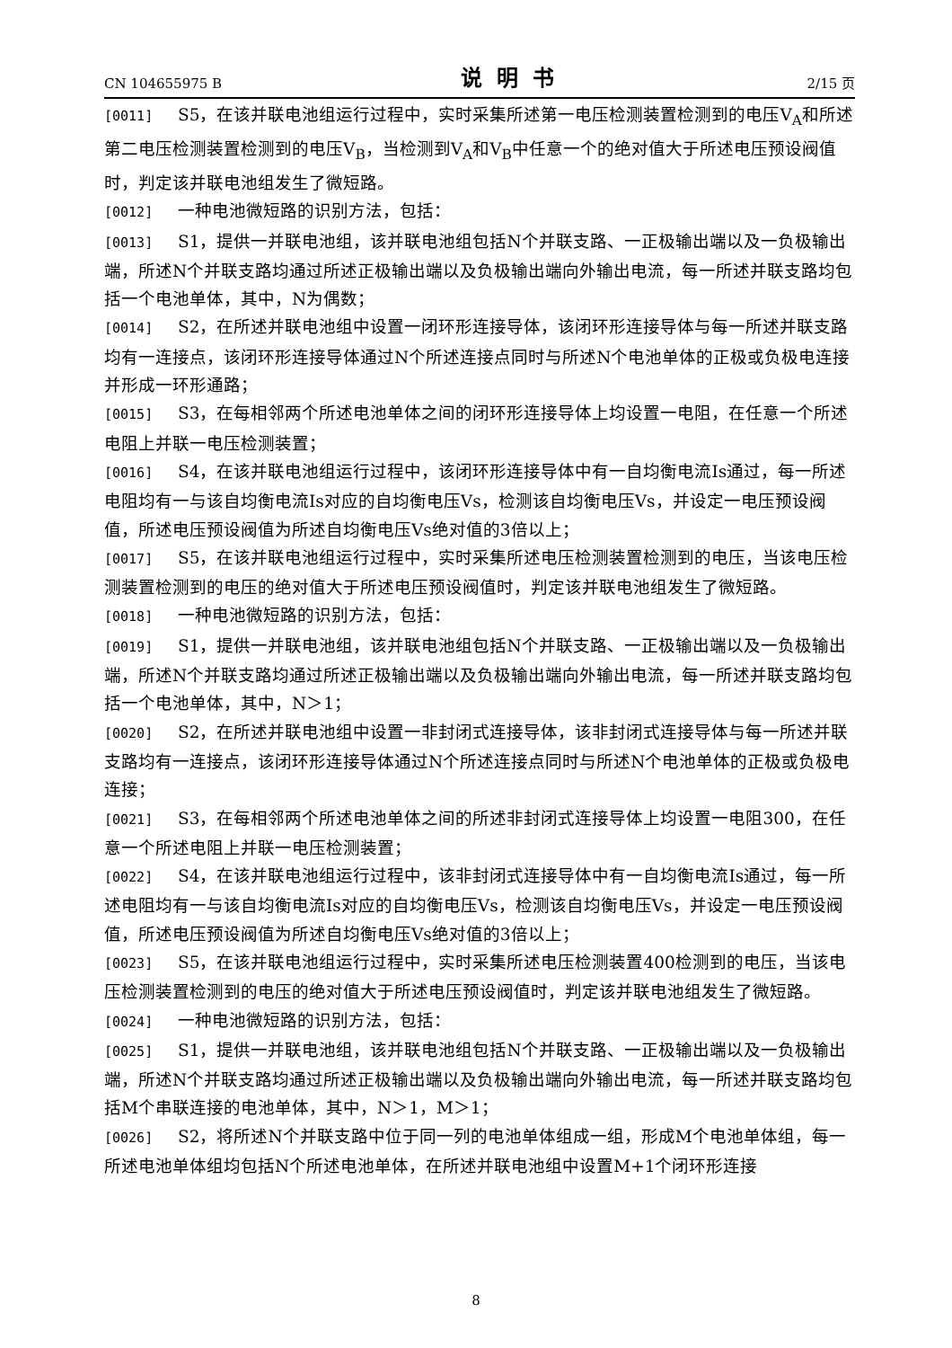CN 104655975 B 说明书 2/15 页
[0011] S5，在该并联电池组运行过程中，实时采集所述第一电压检测装置检测到的电压V<sub>A</sub>和所述第二电压检测装置检测到的电压V<sub>B</sub>，当检测到V<sub>A</sub>和V<sub>B</sub>中任意一个的绝对值大于所述电压预设阀值时，判定该并联电池组发生了微短路。
[0012] 一种电池微短路的识别方法，包括：
[0013] S1，提供一并联电池组，该并联电池组包括N个并联支路、一正极输出端以及一负极输出端，所述N个并联支路均通过所述正极输出端以及负极输出端向外输出电流，每一所述并联支路均包括一个电池单体，其中，N为偶数；
[0014] S2，在所述并联电池组中设置一闭环形连接导体，该闭环形连接导体与每一所述并联支路均有一连接点，该闭环形连接导体通过N个所述连接点同时与所述N个电池单体的正极或负极电连接并形成一环形通路；
[0015] S3，在每相邻两个所述电池单体之间的闭环形连接导体上均设置一电阻，在任意一个所述电阻上并联一电压检测装置；
[0016] S4，在该并联电池组运行过程中，该闭环形连接导体中有一自均衡电流Is通过，每一所述电阻均有一与该自均衡电流Is对应的自均衡电压Vs，检测该自均衡电压Vs，并设定一电压预设阀值，所述电压预设阀值为所述自均衡电压Vs绝对值的3倍以上；
[0017] S5，在该并联电池组运行过程中，实时采集所述电压检测装置检测到的电压，当该电压检测装置检测到的电压的绝对值大于所述电压预设阀值时，判定该并联电池组发生了微短路。
[0018] 一种电池微短路的识别方法，包括：
[0019] S1，提供一并联电池组，该并联电池组包括N个并联支路、一正极输出端以及一负极输出端，所述N个并联支路均通过所述正极输出端以及负极输出端向外输出电流，每一所述并联支路均包括一个电池单体，其中，N＞1；
[0020] S2，在所述并联电池组中设置一非封闭式连接导体，该非封闭式连接导体与每一所述并联支路均有一连接点，该闭环形连接导体通过N个所述连接点同时与所述N个电池单体的正极或负极电连接；
[0021] S3，在每相邻两个所述电池单体之间的所述非封闭式连接导体上均设置一电阻300，在任意一个所述电阻上并联一电压检测装置；
[0022] S4，在该并联电池组运行过程中，该非封闭式连接导体中有一自均衡电流Is通过，每一所述电阻均有一与该自均衡电流Is对应的自均衡电压Vs，检测该自均衡电压Vs，并设定一电压预设阀值，所述电压预设阀值为所述自均衡电压Vs绝对值的3倍以上；
[0023] S5，在该并联电池组运行过程中，实时采集所述电压检测装置400检测到的电压，当该电压检测装置检测到的电压的绝对值大于所述电压预设阀值时，判定该并联电池组发生了微短路。
[0024] 一种电池微短路的识别方法，包括：
[0025] S1，提供一并联电池组，该并联电池组包括N个并联支路、一正极输出端以及一负极输出端，所述N个并联支路均通过所述正极输出端以及负极输出端向外输出电流，每一所述并联支路均包括M个串联连接的电池单体，其中，N＞1，M＞1；
[0026] S2，将所述N个并联支路中位于同一列的电池单体组成一组，形成M个电池单体组，每一所述电池单体组均包括N个所述电池单体，在所述并联电池组中设置M+1个闭环形连接
8